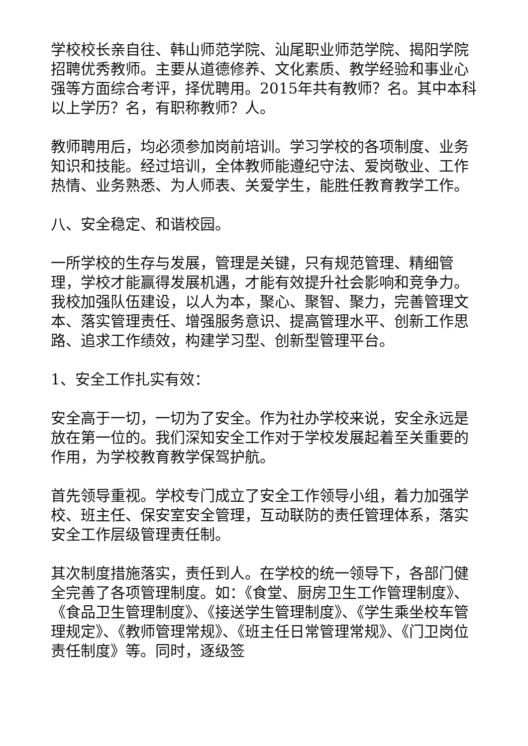学校校长亲自往、韩山师范学院、汕尾职业师范学院、揭阳学院招聘优秀教师。主要从道德修养、文化素质、教学经验和事业心强等方面综合考评，择优聘用。2015年共有教师？名。其中本科以上学历？名，有职称教师？人。
教师聘用后，均必须参加岗前培训。学习学校的各项制度、业务知识和技能。经过培训，全体教师能遵纪守法、爱岗敬业、工作热情、业务熟悉、为人师表、关爱学生，能胜任教育教学工作。
八、安全稳定、和谐校园。
一所学校的生存与发展，管理是关键，只有规范管理、精细管理，学校才能赢得发展机遇，才能有效提升社会影响和竞争力。我校加强队伍建设，以人为本，聚心、聚智、聚力，完善管理文本、落实管理责任、增强服务意识、提高管理水平、创新工作思路、追求工作绩效，构建学习型、创新型管理平台。
1、安全工作扎实有效：
安全高于一切，一切为了安全。作为社办学校来说，安全永远是放在第一位的。我们深知安全工作对于学校发展起着至关重要的作用，为学校教育教学保驾护航。
首先领导重视。学校专门成立了安全工作领导小组，着力加强学校、班主任、保安室安全管理，互动联防的责任管理体系，落实安全工作层级管理责任制。
其次制度措施落实，责任到人。在学校的统一领导下，各部门健全完善了各项管理制度。如：《食堂、厨房卫生工作管理制度》、《食品卫生管理制度》、《接送学生管理制度》、《学生乘坐校车管理规定》、《教师管理常规》、《班主任日常管理常规》、《门卫岗位责任制度》等。同时，逐级签